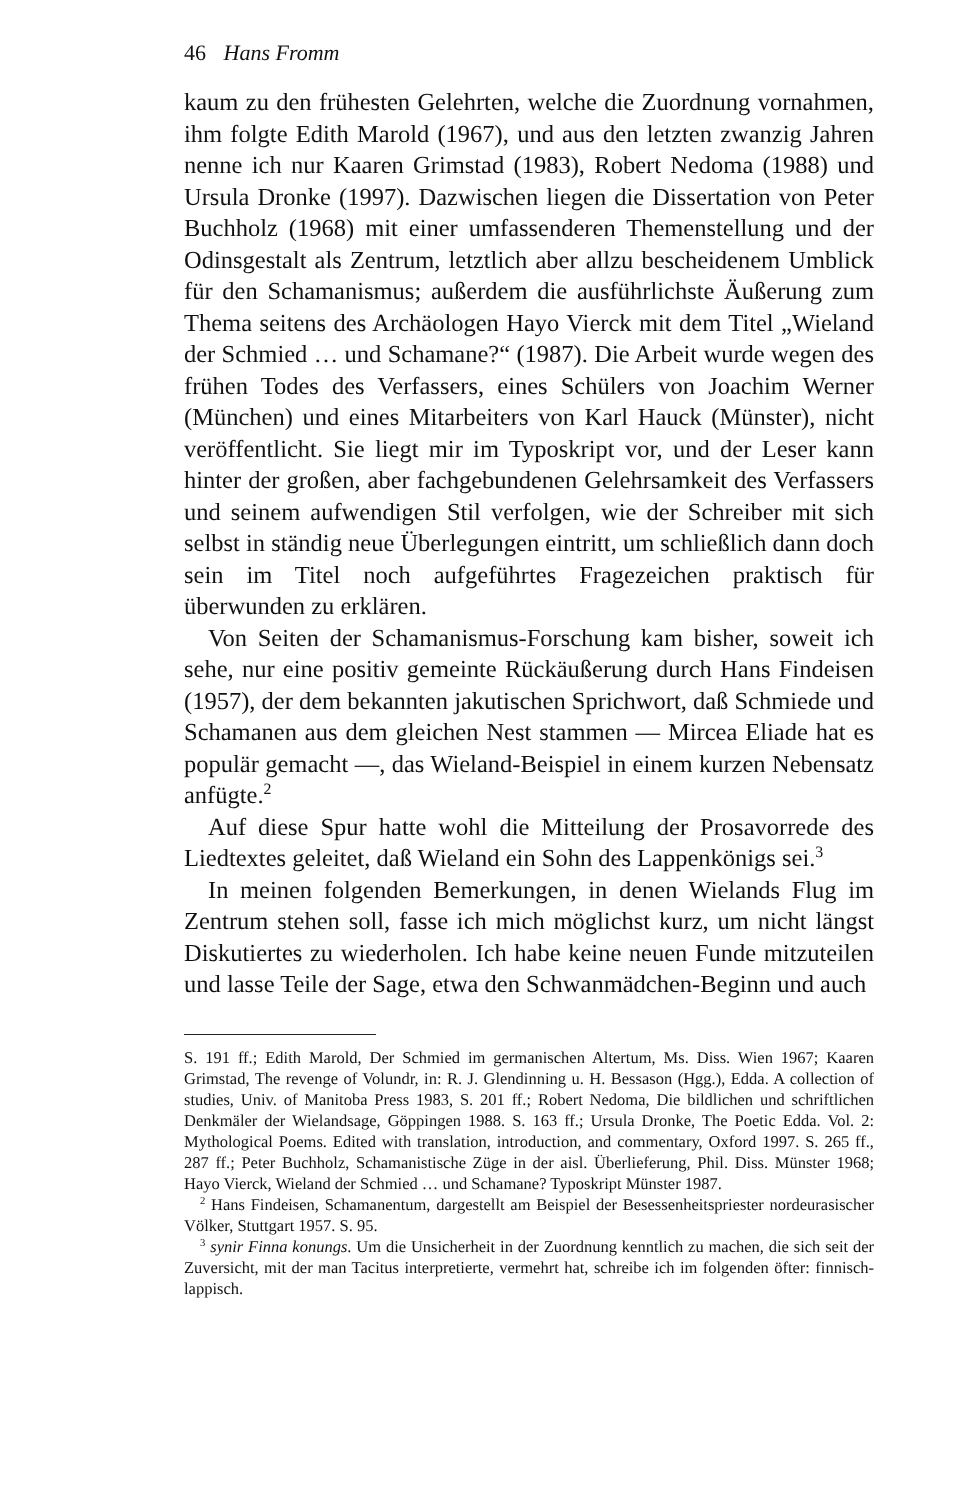46 Hans Fromm
kaum zu den frühesten Gelehrten, welche die Zuordnung vornahmen, ihm folgte Edith Marold (1967), und aus den letzten zwanzig Jahren nenne ich nur Kaaren Grimstad (1983), Robert Nedoma (1988) und Ursula Dronke (1997). Dazwischen liegen die Dissertation von Peter Buchholz (1968) mit einer umfassenderen Themenstellung und der Odinsgestalt als Zentrum, letztlich aber allzu bescheidenem Umblick für den Schamanismus; außerdem die ausführlichste Äußerung zum Thema seitens des Archäologen Hayo Vierck mit dem Titel „Wieland der Schmied … und Schamane?“ (1987). Die Arbeit wurde wegen des frühen Todes des Verfassers, eines Schülers von Joachim Werner (München) und eines Mitarbeiters von Karl Hauck (Münster), nicht veröffentlicht. Sie liegt mir im Typoskript vor, und der Leser kann hinter der großen, aber fachgebundenen Gelehrsamkeit des Verfassers und seinem aufwendigen Stil verfolgen, wie der Schreiber mit sich selbst in ständig neue Überlegungen eintritt, um schließlich dann doch sein im Titel noch aufgeführtes Fragezeichen praktisch für überwunden zu erklären.
Von Seiten der Schamanismus-Forschung kam bisher, soweit ich sehe, nur eine positiv gemeinte Rückäußerung durch Hans Findeisen (1957), der dem bekannten jakutischen Sprichwort, daß Schmiede und Schamanen aus dem gleichen Nest stammen — Mircea Eliade hat es populär gemacht —, das Wieland-Beispiel in einem kurzen Nebensatz anfügte.<sup>2</sup>
Auf diese Spur hatte wohl die Mitteilung der Prosavorrede des Liedtextes geleitet, daß Wieland ein Sohn des Lappenkönigs sei.<sup>3</sup>
In meinen folgenden Bemerkungen, in denen Wielands Flug im Zentrum stehen soll, fasse ich mich möglichst kurz, um nicht längst Diskutiertes zu wiederholen. Ich habe keine neuen Funde mitzuteilen und lasse Teile der Sage, etwa den Schwanmädchen-Beginn und auch
S. 191 ff.; Edith Marold, Der Schmied im germanischen Altertum, Ms. Diss. Wien 1967; Kaaren Grimstad, The revenge of Volundr, in: R. J. Glendinning u. H. Bessason (Hgg.), Edda. A collection of studies, Univ. of Manitoba Press 1983, S. 201 ff.; Robert Nedoma, Die bildlichen und schriftlichen Denkmäler der Wielandsage, Göppingen 1988. S. 163 ff.; Ursula Dronke, The Poetic Edda. Vol. 2: Mythological Poems. Edited with translation, introduction, and commentary, Oxford 1997. S. 265 ff., 287 ff.; Peter Buchholz, Schamanistische Züge in der aisl. Überlieferung, Phil. Diss. Münster 1968; Hayo Vierck, Wieland der Schmied … und Schamane? Typoskript Münster 1987.
<sup>2</sup> Hans Findeisen, Schamanentum, dargestellt am Beispiel der Besessenheitspriester nordeurasischer Völker, Stuttgart 1957. S. 95.
<sup>3</sup> synir Finna konungs. Um die Unsicherheit in der Zuordnung kenntlich zu machen, die sich seit der Zuversicht, mit der man Tacitus interpretierte, vermehrt hat, schreibe ich im folgenden öfter: finnisch-lappisch.